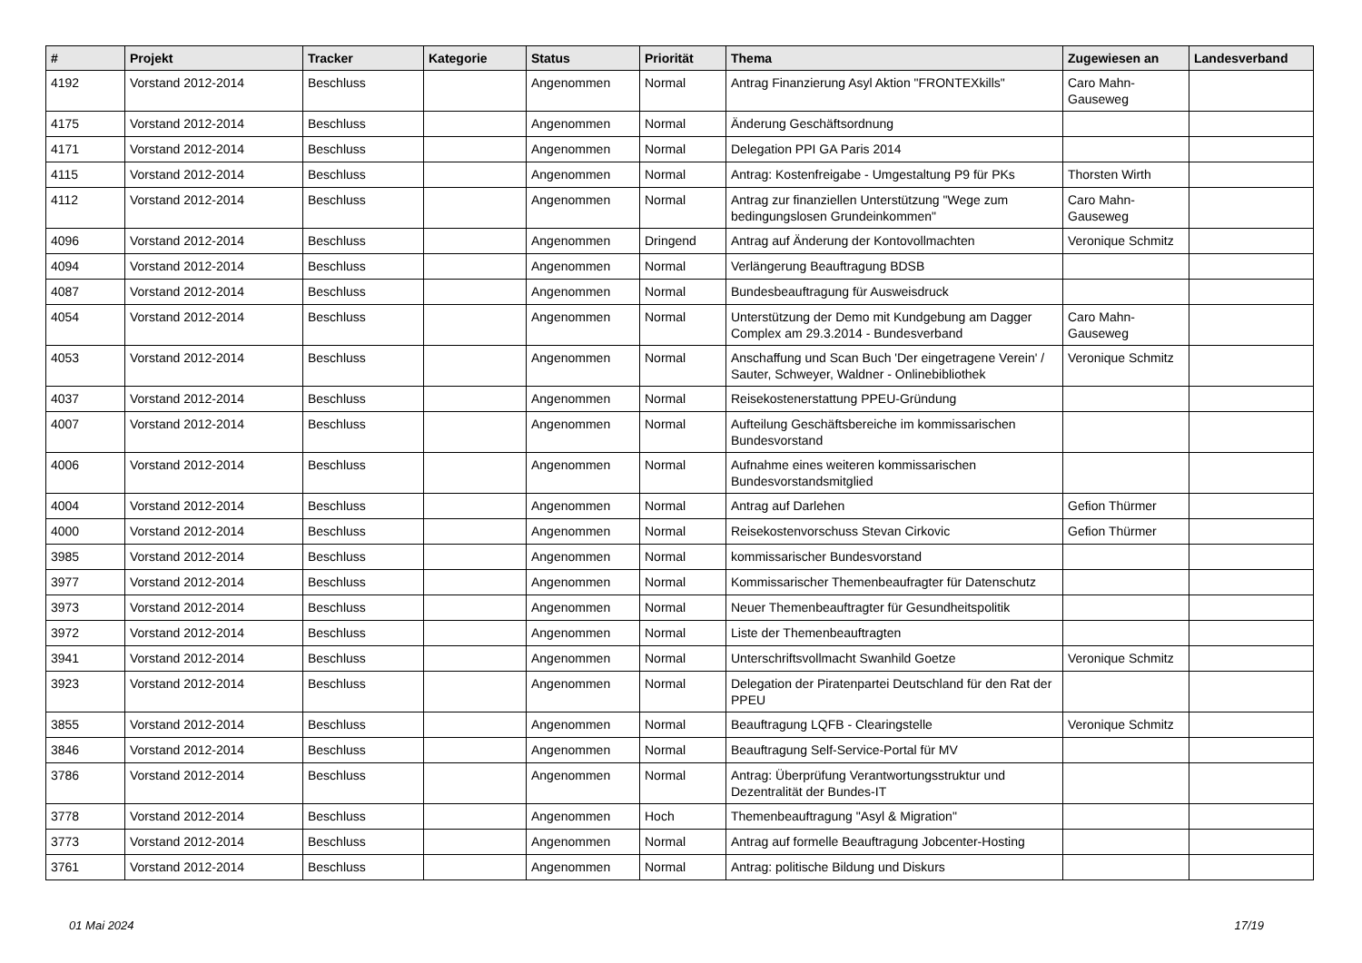| # | Projekt | Tracker | Kategorie | Status | Priorität | Thema | Zugewiesen an | Landesverband |
| --- | --- | --- | --- | --- | --- | --- | --- | --- |
| 4192 | Vorstand 2012-2014 | Beschluss | | Angenommen | Normal | Antrag Finanzierung Asyl Aktion "FRONTEXkills" | Caro Mahn-Gauseweg | |
| 4175 | Vorstand 2012-2014 | Beschluss | | Angenommen | Normal | Änderung Geschäftsordnung | | |
| 4171 | Vorstand 2012-2014 | Beschluss | | Angenommen | Normal | Delegation PPI GA Paris 2014 | | |
| 4115 | Vorstand 2012-2014 | Beschluss | | Angenommen | Normal | Antrag: Kostenfreigabe - Umgestaltung P9 für PKs | Thorsten Wirth | |
| 4112 | Vorstand 2012-2014 | Beschluss | | Angenommen | Normal | Antrag zur finanziellen Unterstützung "Wege zum bedingungslosen Grundeinkommen" | Caro Mahn-Gauseweg | |
| 4096 | Vorstand 2012-2014 | Beschluss | | Angenommen | Dringend | Antrag auf Änderung der Kontovollmachten | Veronique Schmitz | |
| 4094 | Vorstand 2012-2014 | Beschluss | | Angenommen | Normal | Verlängerung Beauftragung BDSB | | |
| 4087 | Vorstand 2012-2014 | Beschluss | | Angenommen | Normal | Bundesbeauftragung für Ausweisdruck | | |
| 4054 | Vorstand 2012-2014 | Beschluss | | Angenommen | Normal | Unterstützung der Demo mit Kundgebung am Dagger Complex am 29.3.2014 - Bundesverband | Caro Mahn-Gauseweg | |
| 4053 | Vorstand 2012-2014 | Beschluss | | Angenommen | Normal | Anschaffung und Scan Buch 'Der eingetragene Verein' / Sauter, Schweyer, Waldner - Onlinebibliothek | Veronique Schmitz | |
| 4037 | Vorstand 2012-2014 | Beschluss | | Angenommen | Normal | Reisekostenerstattung PPEU-Gründung | | |
| 4007 | Vorstand 2012-2014 | Beschluss | | Angenommen | Normal | Aufteilung Geschäftsbereiche im kommissarischen Bundesvorstand | | |
| 4006 | Vorstand 2012-2014 | Beschluss | | Angenommen | Normal | Aufnahme eines weiteren kommissarischen Bundesvorstandsmitglied | | |
| 4004 | Vorstand 2012-2014 | Beschluss | | Angenommen | Normal | Antrag auf Darlehen | Gefion Thürmer | |
| 4000 | Vorstand 2012-2014 | Beschluss | | Angenommen | Normal | Reisekostenvorschuss Stevan Cirkovic | Gefion Thürmer | |
| 3985 | Vorstand 2012-2014 | Beschluss | | Angenommen | Normal | kommissarischer Bundesvorstand | | |
| 3977 | Vorstand 2012-2014 | Beschluss | | Angenommen | Normal | Kommissarischer Themenbeaufragter für Datenschutz | | |
| 3973 | Vorstand 2012-2014 | Beschluss | | Angenommen | Normal | Neuer Themenbeauftragter für Gesundheitspolitik | | |
| 3972 | Vorstand 2012-2014 | Beschluss | | Angenommen | Normal | Liste der Themenbeauftragten | | |
| 3941 | Vorstand 2012-2014 | Beschluss | | Angenommen | Normal | Unterschriftsvollmacht Swanhild Goetze | Veronique Schmitz | |
| 3923 | Vorstand 2012-2014 | Beschluss | | Angenommen | Normal | Delegation der Piratenpartei Deutschland für den Rat der PPEU | | |
| 3855 | Vorstand 2012-2014 | Beschluss | | Angenommen | Normal | Beauftragung LQFB - Clearingstelle | Veronique Schmitz | |
| 3846 | Vorstand 2012-2014 | Beschluss | | Angenommen | Normal | Beauftragung Self-Service-Portal für MV | | |
| 3786 | Vorstand 2012-2014 | Beschluss | | Angenommen | Normal | Antrag: Überprüfung Verantwortungsstruktur und Dezentralität der Bundes-IT | | |
| 3778 | Vorstand 2012-2014 | Beschluss | | Angenommen | Hoch | Themenbeauftragung "Asyl & Migration" | | |
| 3773 | Vorstand 2012-2014 | Beschluss | | Angenommen | Normal | Antrag auf formelle Beauftragung Jobcenter-Hosting | | |
| 3761 | Vorstand 2012-2014 | Beschluss | | Angenommen | Normal | Antrag: politische Bildung und Diskurs | | |
01 Mai 2024 17/19